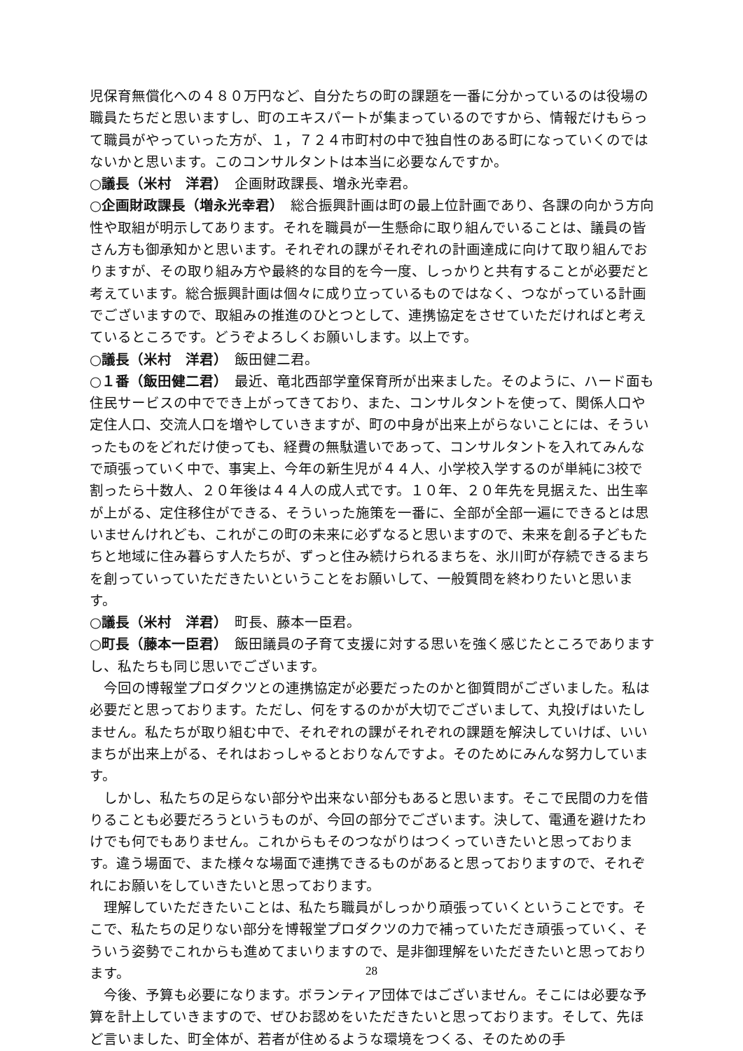児保育無償化への４８０万円など、自分たちの町の課題を一番に分かっているのは役場の職員たちだと思いますし、町のエキスパートが集まっているのですから、情報だけもらって職員がやっていった方が、１，７２４市町村の中で独自性のある町になっていくのではないかと思います。このコンサルタントは本当に必要なんですか。
○議長（米村　洋君）　企画財政課長、増永光幸君。
○企画財政課長（増永光幸君）　総合振興計画は町の最上位計画であり、各課の向かう方向性や取組が明示してあります。それを職員が一生懸命に取り組んでいることは、議員の皆さん方も御承知かと思います。それぞれの課がそれぞれの計画達成に向けて取り組んでおりますが、その取り組み方や最終的な目的を今一度、しっかりと共有することが必要だと考えています。総合振興計画は個々に成り立っているものではなく、つながっている計画でございますので、取組みの推進のひとつとして、連携協定をさせていただければと考えているところです。どうぞよろしくお願いします。以上です。
○議長（米村　洋君）　飯田健二君。
○１番（飯田健二君）　最近、竜北西部学童保育所が出来ました。そのように、ハード面も住民サービスの中ででき上がってきており、また、コンサルタントを使って、関係人口や定住人口、交流人口を増やしていきますが、町の中身が出来上がらないことには、そういったものをどれだけ使っても、経費の無駄遣いであって、コンサルタントを入れてみんなで頑張っていく中で、事実上、今年の新生児が４４人、小学校入学するのが単純に3校で割ったら十数人、２０年後は４４人の成人式です。１０年、２０年先を見据えた、出生率が上がる、定住移住ができる、そういった施策を一番に、全部が全部一遍にできるとは思いませんけれども、これがこの町の未来に必ずなると思いますので、未来を創る子どもたちと地域に住み暮らす人たちが、ずっと住み続けられるまちを、氷川町が存続できるまちを創っていっていただきたいということをお願いして、一般質問を終わりたいと思います。
○議長（米村　洋君）　町長、藤本一臣君。
○町長（藤本一臣君）　飯田議員の子育て支援に対する思いを強く感じたところでありますし、私たちも同じ思いでございます。
今回の博報堂プロダクツとの連携協定が必要だったのかと御質問がございました。私は必要だと思っております。ただし、何をするのかが大切でございまして、丸投げはいたしません。私たちが取り組む中で、それぞれの課がそれぞれの課題を解決していけば、いいまちが出来上がる、それはおっしゃるとおりなんですよ。そのためにみんな努力しています。
しかし、私たちの足らない部分や出来ない部分もあると思います。そこで民間の力を借りることも必要だろうというものが、今回の部分でございます。決して、電通を避けたわけでも何でもありません。これからもそのつながりはつくっていきたいと思っております。違う場面で、また様々な場面で連携できるものがあると思っておりますので、それぞれにお願いをしていきたいと思っております。
理解していただきたいことは、私たち職員がしっかり頑張っていくということです。そこで、私たちの足りない部分を博報堂プロダクツの力で補っていただき頑張っていく、そういう姿勢でこれからも進めてまいりますので、是非御理解をいただきたいと思っております。
今後、予算も必要になります。ボランティア団体ではございません。そこには必要な予算を計上していきますので、ぜひお認めをいただきたいと思っております。そして、先ほど言いました、町全体が、若者が住めるような環境をつくる、そのための手
28